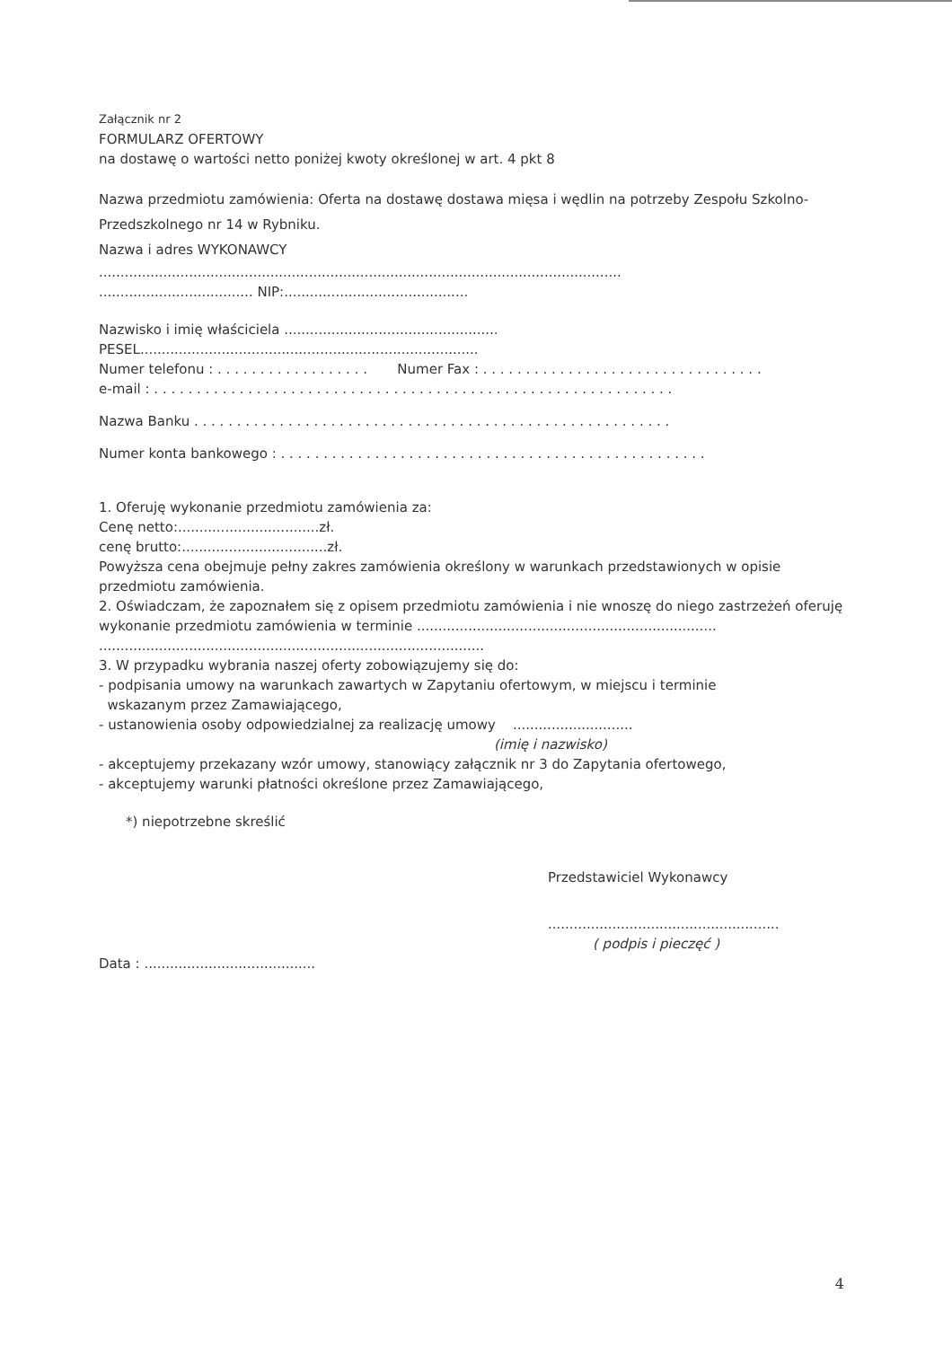Załącznik nr 2
FORMULARZ OFERTOWY
na dostawę o wartości netto poniżej kwoty określonej w art. 4 pkt 8
Nazwa przedmiotu zamówienia: Oferta na dostawę dostawa mięsa i wędlin na potrzeby Zespołu Szkolno-Przedszkolnego nr 14 w Rybniku.
Nazwa i adres WYKONAWCY
..........................................................................................................................
.................................... NIP:...........................................
Nazwisko i imię właściciela ..................................................
PESEL...............................................................................
Numer telefonu : . . . . . . . . . . . . . . . . . . Numer Fax : . . . . . . . . . . . . . . . . . . . . . . . . . . . . . . . . .
e-mail : . . . . . . . . . . . . . . . . . . . . . . . . . . . . . . . . . . . . . . . . . . . . . . . . . . . . . . . . . . . . .
Nazwa Banku . . . . . . . . . . . . . . . . . . . . . . . . . . . . . . . . . . . . . . . . . . . . . . . . . . . . . . . .
Numer konta bankowego : . . . . . . . . . . . . . . . . . . . . . . . . . . . . . . . . . . . . . . . . . . . . . . . . . .
1. Oferuję wykonanie przedmiotu zamówienia za:
Cenę netto:.................................zł.
cenę brutto:..................................zł.
Powyższa cena obejmuje pełny zakres zamówienia określony w warunkach przedstawionych w opisie przedmiotu zamówienia.
2. Oświadczam, że zapoznałem się z opisem przedmiotu zamówienia i nie wnoszę do niego zastrzeżeń oferuję wykonanie przedmiotu zamówienia w terminie ......................................................................
..........................................................................................
3. W przypadku wybrania naszej oferty zobowiązujemy się do:
- podpisania umowy na warunkach zawartych w Zapytaniu ofertowym, w miejscu i terminie
wskazanym przez Zamawiającego,
- ustanowienia osoby odpowiedzialnej za realizację umowy ............................
(imię i nazwisko)
- akceptujemy przekazany wzór umowy, stanowiący załącznik nr 3 do Zapytania ofertowego,
- akceptujemy warunki płatności określone przez Zamawiającego,
*) niepotrzebne skreślić
Przedstawiciel Wykonawcy
......................................................
( podpis i pieczęć )
Data : ........................................
4